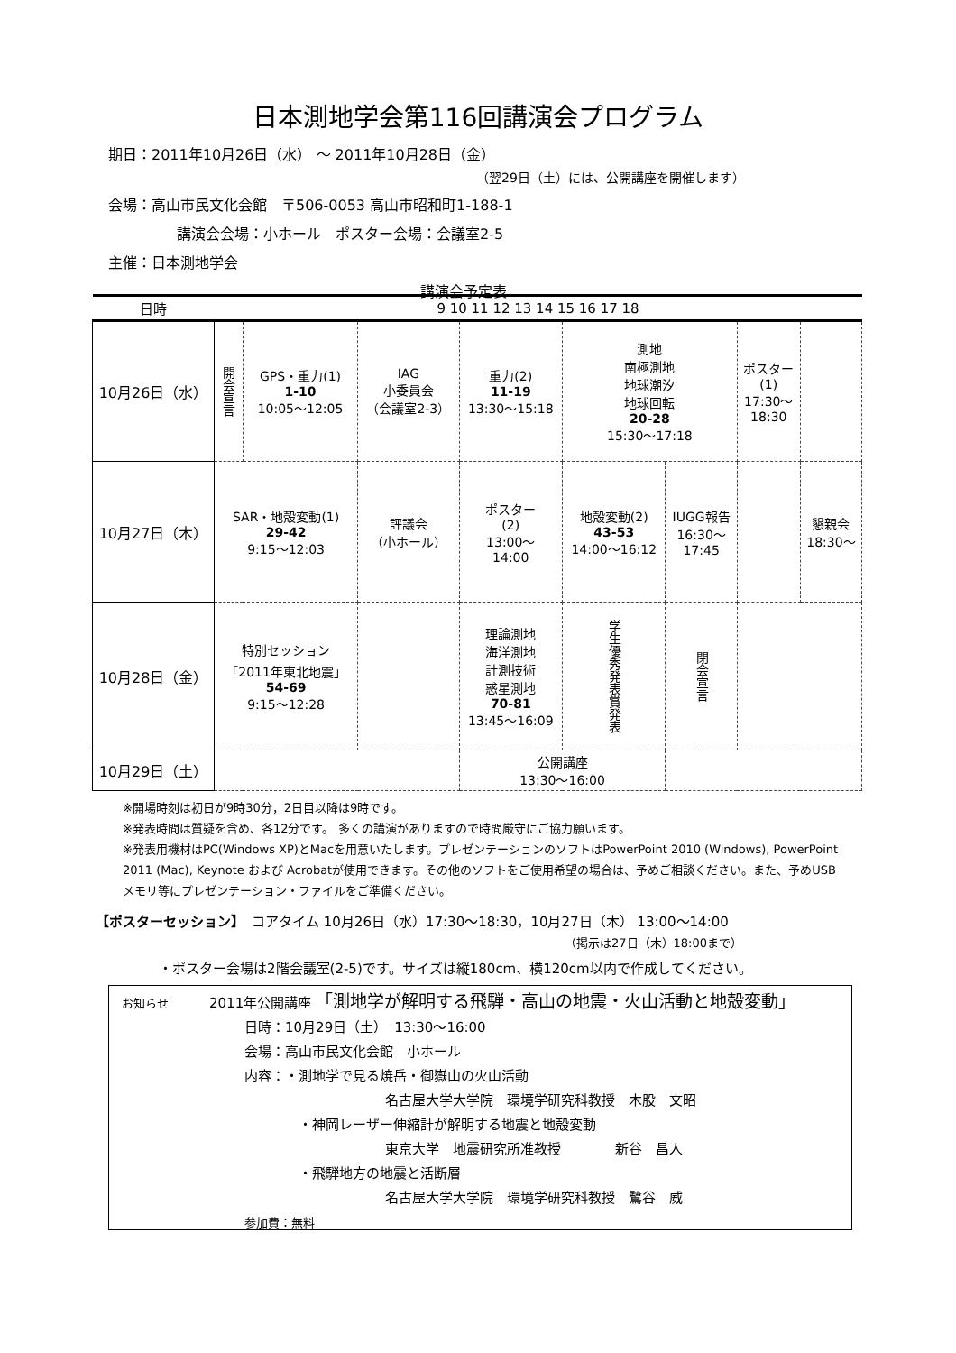日本測地学会第116回講演会プログラム
期日：2011年10月26日（水） ～ 2011年10月28日（金）
（翌29日（土）には、公開講座を開催します）
会場：高山市民文化会館　〒506-0053 高山市昭和町1-188-1
講演会会場：小ホール　ポスター会場：会議室2-5
主催：日本測地学会
講演会予定表
| 日時 | 9 10 11 12 13 14 15 16 17 18 | | | | | | | |
| --- | --- | --- | --- | --- | --- | --- | --- | --- |
| 10月26日（水） | 開会宣言 | GPS・重力(1) 1-10 10:05～12:05 | IAG 小委員会 （会議室2-3） | 重力(2) 11-19 13:30～15:18 | 測地 南極測地 地球潮汐 地球回転 20-28 15:30～17:18 | | ポスター (1) 17:30～ 18:30 | |
| 10月27日（木） | SAR・地殻変動(1) 29-42 9:15～12:03 | | 評議会 （小ホール） | ポスター (2) 13:00～ 14:00 | 地殻変動(2) 43-53 14:00～16:12 | IUGG報告 16:30～ 17:45 | | 懇親会 18:30～ |
| 10月28日（金） | 特別セッション 「2011年東北地震」 54-69 9:15～12:28 | | | 理論測地 海洋測地 計測技術 惑星測地 70-81 13:45～16:09 | 学生優秀発表賞発表 | 閉会宣言 | | |
| 10月29日（土） | | | | 公開講座 13:30～16:00 | | | | |
※開場時刻は初日が9時30分，2日目以降は9時です。
※発表時間は質疑を含め、各12分です。 多くの講演がありますので時間厳守にご協力願います。
※発表用機材はPC(Windows XP)とMacを用意いたします。プレゼンテーションのソフトはPowerPoint 2010 (Windows), PowerPoint 2011 (Mac), Keynote および Acrobatが使用できます。その他のソフトをご使用希望の場合は、予めご相談ください。また、予めUSBメモリ等にプレゼンテーション・ファイルをご準備ください。
【ポスターセッション】　コアタイム 10月26日（水）17:30～18:30，10月27日（木） 13:00～14:00
（掲示は27日（木）18:00まで）
・ポスター会場は2階会議室(2-5)です。サイズは縦180cm、横120cm以内で作成してください。
お知らせ　　　2011年公開講座 「測地学が解明する飛騨・高山の地震・火山活動と地殻変動」
日時：10月29日（土）　13:30～16:00
会場：高山市民文化会館　小ホール
内容：・測地学で見る焼岳・御嶽山の火山活動
名古屋大学大学院　環境学研究科教授　木股　文昭
・神岡レーザー伸縮計が解明する地震と地殻変動
東京大学　地震研究所准教授　　　　新谷　昌人
・飛騨地方の地震と活断層
名古屋大学大学院　環境学研究科教授　鷺谷　威
参加費：無料